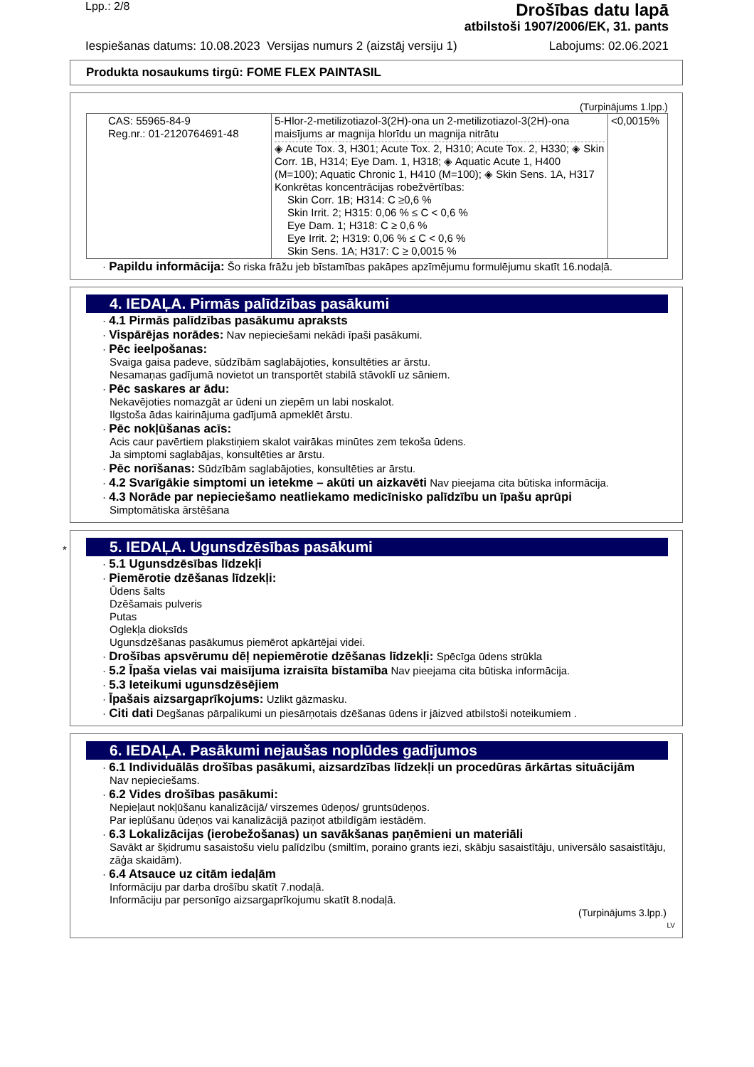Lpp.: 2/8
Drošības datu lapā
atbilstoši 1907/2006/EK, 31. pants
Iespiešanas datums: 10.08.2023 Versijas numurs 2 (aizstāj versiju 1) Labojums: 02.06.2021
Produkta nosaukums tirgū: FOME FLEX PAINTASIL
(Turpinājums 1.lpp.)
| CAS: 55965-84-9 Reg.nr.: 01-2120764691-48 | 5-Hlor-2-metilizotiazol-3(2H)-ona un 2-metilizotiazol-3(2H)-ona maisījums ar magnija hlorīdu un magnija nitrātu ◈ Acute Tox. 3, H301; Acute Tox. 2, H310; Acute Tox. 2, H330; ◈ Skin Corr. 1B, H314; Eye Dam. 1, H318; ◈ Aquatic Acute 1, H400 (M=100); Aquatic Chronic 1, H410 (M=100); ◈ Skin Sens. 1A, H317 Konkrētas koncentrācijas robežvērtības: Skin Corr. 1B; H314: C ≥0,6 % Skin Irrit. 2; H315: 0,06 % ≤ C < 0,6 % Eye Dam. 1; H318: C ≥ 0,6 % Eye Irrit. 2; H319: 0,06 % ≤ C < 0,6 % Skin Sens. 1A; H317: C ≥ 0,0015 % | <0,0015% |
· Papildu informācija: Šo riska frāžu jeb bīstamības pakāpes apzīmējumu formulējumu skatīt 16.nodaļā.
4. IEDAĻA. Pirmās palīdzības pasākumi
· 4.1 Pirmās palīdzības pasākumu apraksts
· Vispārējas norādes: Nav nepieciešami nekādi īpaši pasākumi.
· Pēc ieelpošanas:
Svaiga gaisa padeve, sūdzībām saglabājoties, konsultēties ar ārstu.
Nesamaņas gadījumā novietot un transportēt stabilā stāvoklī uz sāniem.
· Pēc saskares ar ādu:
Nekavējoties nomazgāt ar ūdeni un ziepēm un labi noskalot.
Ilgstoša ādas kairinājuma gadījumā apmeklēt ārstu.
· Pēc nokļūšanas acīs:
Acis caur pavērtiem plakstiņiem skalot vairākas minūtes zem tekoša ūdens.
Ja simptomi saglabājas, konsultēties ar ārstu.
· Pēc norīšanas: Sūdzībām saglabājoties, konsultēties ar ārstu.
· 4.2 Svarīgākie simptomi un ietekme – akūti un aizkavēti Nav pieejama cita būtiska informācija.
· 4.3 Norāde par nepieciešamo neatliekamo medicīnisko palīdzību un īpašu aprūpi
Simptomātiska ārstēšana
*
5. IEDAĻA. Ugunsdzēsības pasākumi
· 5.1 Ugunsdzēsības līdzekļi
· Piemērotie dzēšanas līdzekļi:
Ūdens šalts
Dzēšamais pulveris
Putas
Oglekļa dioksīds
Ugunsdzēšanas pasākumus piemērot apkārtējai videi.
· Drošības apsvērumu dēļ nepiemērotie dzēšanas līdzekļi: Spēcīga ūdens strūkla
· 5.2 Īpaša vielas vai maisījuma izraisīta bīstamība Nav pieejama cita būtiska informācija.
· 5.3 Ieteikumi ugunsdzēsējiem
· Īpašais aizsargaprīkojums: Uzlikt gāzmasku.
· Citi dati Degšanas pārpalikumi un piesārņotais dzēšanas ūdens ir jāizved atbilstoši noteikumiem .
6. IEDAĻA. Pasākumi nejaušas noplūdes gadījumos
· 6.1 Individuālās drošības pasākumi, aizsardzības līdzekļi un procedūras ārkārtas situācijām
Nav nepieciešams.
· 6.2 Vides drošības pasākumi:
Nepieļaut nokļūšanu kanalizācijā/ virszemes ūdeņos/ gruntsūdeņos.
Par ieplūšanu ūdeņos vai kanalizācijā paziņot atbildīgām iestādēm.
· 6.3 Lokalizācijas (ierobežošanas) un savākšanas paņēmieni un materiāli
Savākt ar šķidrumu sasaistošu vielu palīdzību (smiltīm, poraino grants iezi, skābju sasaistītāju, universālo sasaistītāju, zāģa skaidām).
· 6.4 Atsauce uz citām iedaļām
Informāciju par darba drošību skatīt 7.nodaļā.
Informāciju par personīgo aizsargaprīkojumu skatīt 8.nodaļā.
(Turpinājums 3.lpp.)
LV